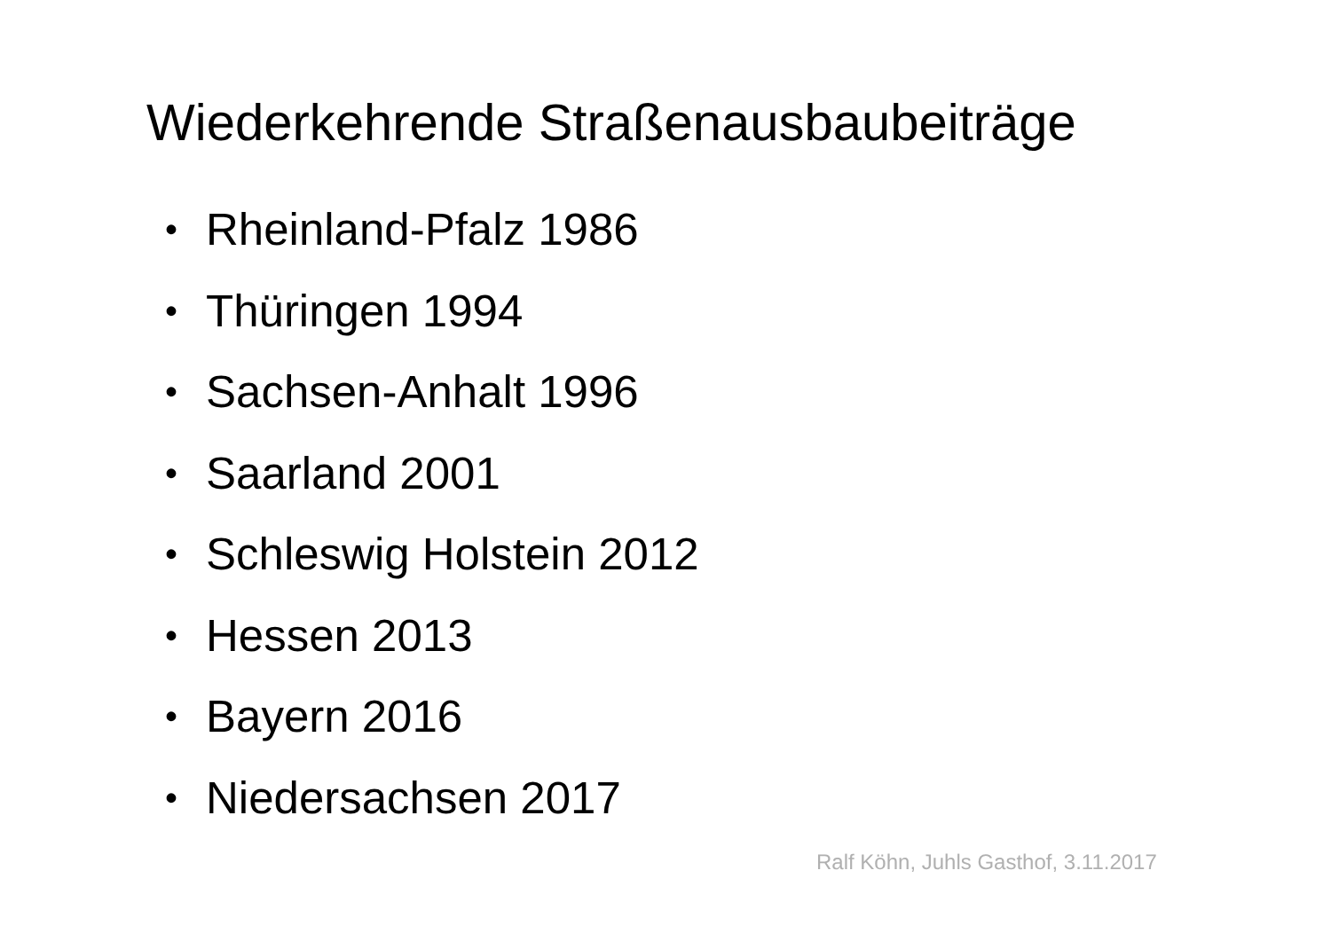Wiederkehrende Straßenausbaubeiträge
• Rheinland-Pfalz 1986
• Thüringen 1994
• Sachsen-Anhalt 1996
• Saarland 2001
• Schleswig Holstein 2012
• Hessen 2013
• Bayern 2016
• Niedersachsen 2017
Ralf Köhn, Juhls Gasthof, 3.11.2017